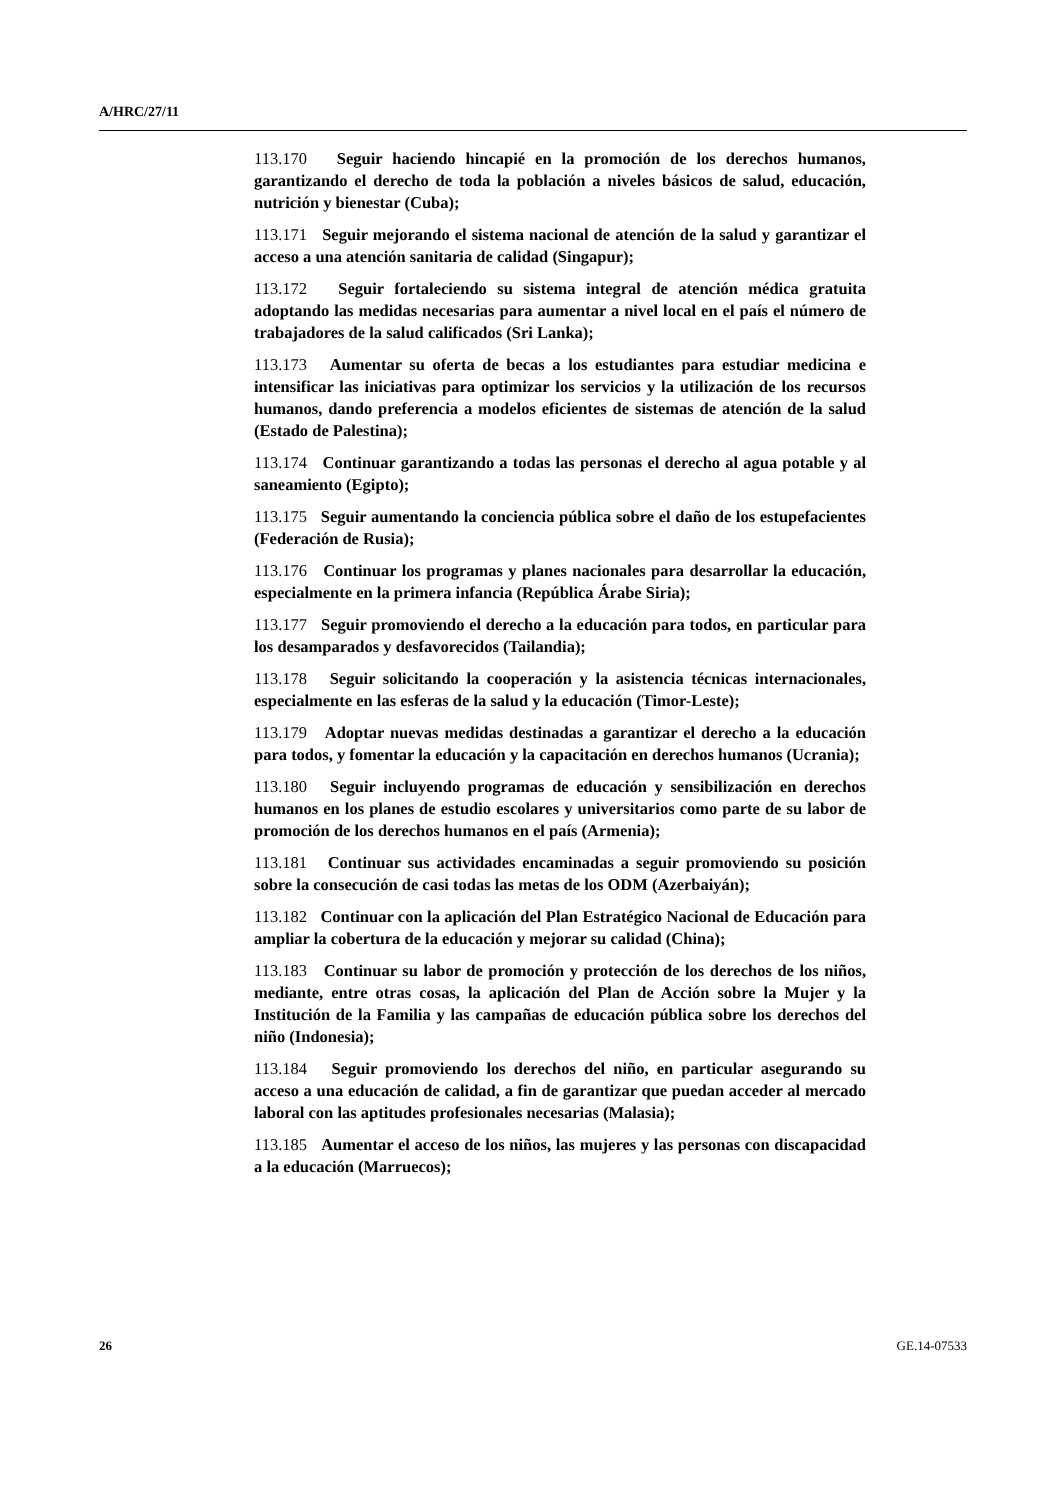A/HRC/27/11
113.170 Seguir haciendo hincapié en la promoción de los derechos humanos, garantizando el derecho de toda la población a niveles básicos de salud, educación, nutrición y bienestar (Cuba);
113.171 Seguir mejorando el sistema nacional de atención de la salud y garantizar el acceso a una atención sanitaria de calidad (Singapur);
113.172 Seguir fortaleciendo su sistema integral de atención médica gratuita adoptando las medidas necesarias para aumentar a nivel local en el país el número de trabajadores de la salud calificados (Sri Lanka);
113.173 Aumentar su oferta de becas a los estudiantes para estudiar medicina e intensificar las iniciativas para optimizar los servicios y la utilización de los recursos humanos, dando preferencia a modelos eficientes de sistemas de atención de la salud (Estado de Palestina);
113.174 Continuar garantizando a todas las personas el derecho al agua potable y al saneamiento (Egipto);
113.175 Seguir aumentando la conciencia pública sobre el daño de los estupefacientes (Federación de Rusia);
113.176 Continuar los programas y planes nacionales para desarrollar la educación, especialmente en la primera infancia (República Árabe Siria);
113.177 Seguir promoviendo el derecho a la educación para todos, en particular para los desamparados y desfavorecidos (Tailandia);
113.178 Seguir solicitando la cooperación y la asistencia técnicas internacionales, especialmente en las esferas de la salud y la educación (Timor-Leste);
113.179 Adoptar nuevas medidas destinadas a garantizar el derecho a la educación para todos, y fomentar la educación y la capacitación en derechos humanos (Ucrania);
113.180 Seguir incluyendo programas de educación y sensibilización en derechos humanos en los planes de estudio escolares y universitarios como parte de su labor de promoción de los derechos humanos en el país (Armenia);
113.181 Continuar sus actividades encaminadas a seguir promoviendo su posición sobre la consecución de casi todas las metas de los ODM (Azerbaiyán);
113.182 Continuar con la aplicación del Plan Estratégico Nacional de Educación para ampliar la cobertura de la educación y mejorar su calidad (China);
113.183 Continuar su labor de promoción y protección de los derechos de los niños, mediante, entre otras cosas, la aplicación del Plan de Acción sobre la Mujer y la Institución de la Familia y las campañas de educación pública sobre los derechos del niño (Indonesia);
113.184 Seguir promoviendo los derechos del niño, en particular asegurando su acceso a una educación de calidad, a fin de garantizar que puedan acceder al mercado laboral con las aptitudes profesionales necesarias (Malasia);
113.185 Aumentar el acceso de los niños, las mujeres y las personas con discapacidad a la educación (Marruecos);
26 GE.14-07533